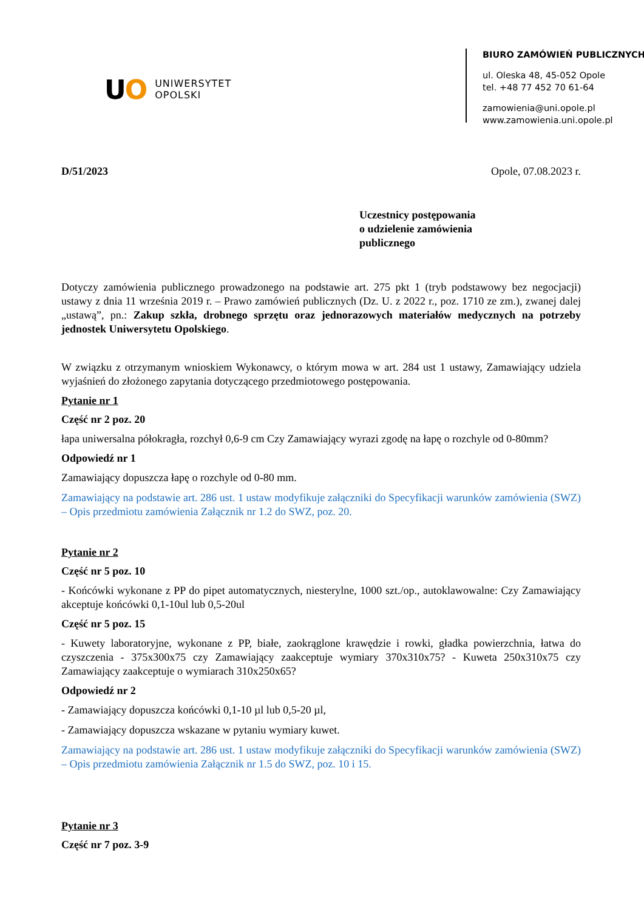UO
UNIWERSYTET
OPOLSKI
BIURO ZAMÓWIEŃ PUBLICZNYCH
ul. Oleska 48, 45-052 Opole
tel. +48 77 452 70 61-64
zamowienia@uni.opole.pl
www.zamowienia.uni.opole.pl
D/51/2023 Opole, 07.08.2023 r.
Uczestnicy postępowania
o udzielenie zamówienia
publicznego
Dotyczy zamówienia publicznego prowadzonego na podstawie art. 275 pkt 1 (tryb podstawowy bez negocjacji) ustawy z dnia 11 września 2019 r. – Prawo zamówień publicznych (Dz. U. z 2022 r., poz. 1710 ze zm.), zwanej dalej „ustawą”, pn.: Zakup szkła, drobnego sprzętu oraz jednorazowych materiałów medycznych na potrzeby jednostek Uniwersytetu Opolskiego.
W związku z otrzymanym wnioskiem Wykonawcy, o którym mowa w art. 284 ust 1 ustawy, Zamawiający udziela wyjaśnień do złożonego zapytania dotyczącego przedmiotowego postępowania.
Pytanie nr 1
Część nr 2 poz. 20
łapa uniwersalna półokragła, rozchył 0,6-9 cm Czy Zamawiający wyrazi zgodę na łapę o rozchyle od 0-80mm?
Odpowiedź nr 1
Zamawiający dopuszcza łapę o rozchyle od 0-80 mm.
Zamawiający na podstawie art. 286 ust. 1 ustaw modyfikuje załączniki do Specyfikacji warunków zamówienia (SWZ) – Opis przedmiotu zamówienia Załącznik nr 1.2 do SWZ, poz. 20.
Pytanie nr 2
Część nr 5 poz. 10
- Końcówki wykonane z PP do pipet automatycznych, niesterylne, 1000 szt./op., autoklawowalne: Czy Zamawiający akceptuje końcówki 0,1-10ul lub 0,5-20ul
Część nr 5 poz. 15
- Kuwety laboratoryjne, wykonane z PP, białe, zaokrąglone krawędzie i rowki, gładka powierzchnia, łatwa do czyszczenia - 375x300x75 czy Zamawiający zaakceptuje wymiary 370x310x75? - Kuweta 250x310x75 czy Zamawiający zaakceptuje o wymiarach 310x250x65?
Odpowiedź nr 2
- Zamawiający dopuszcza końcówki 0,1-10 µl lub 0,5-20 µl,
- Zamawiający dopuszcza wskazane w pytaniu wymiary kuwet.
Zamawiający na podstawie art. 286 ust. 1 ustaw modyfikuje załączniki do Specyfikacji warunków zamówienia (SWZ) – Opis przedmiotu zamówienia Załącznik nr 1.5 do SWZ, poz. 10 i 15.
Pytanie nr 3
Część nr 7 poz. 3-9